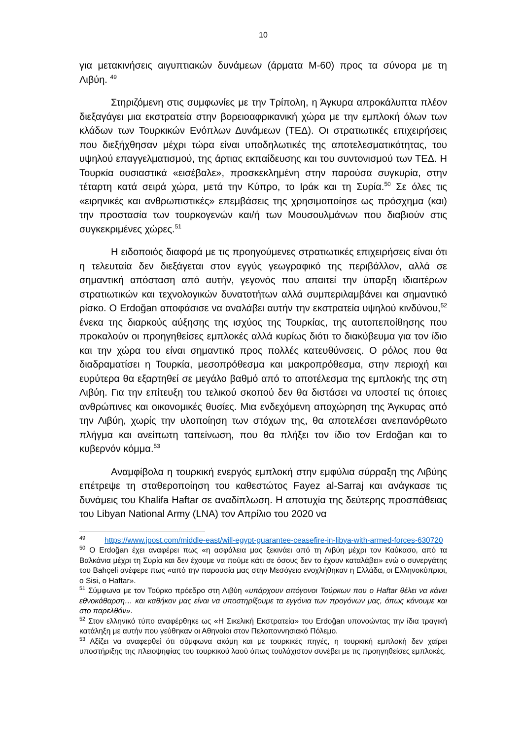10
για μετακινήσεις αιγυπτιακών δυνάμεων (άρματα Μ-60) προς τα σύνορα με τη Λιβύη. <sup>49</sup>
Στηριζόμενη στις συμφωνίες με την Τρίπολη, η Άγκυρα απροκάλυπτα πλέον διεξαγάγει μια εκστρατεία στην βορειοαφρικανική χώρα με την εμπλοκή όλων των κλάδων των Τουρκικών Ενόπλων Δυνάμεων (ΤΕΔ). Οι στρατιωτικές επιχειρήσεις που διεξήχθησαν μέχρι τώρα είναι υποδηλωτικές της αποτελεσματικότητας, του υψηλού επαγγελματισμού, της άρτιας εκπαίδευσης και του συντονισμού των ΤΕΔ. Η Τουρκία ουσιαστικά «εισέβαλε», προσκεκλημένη στην παρούσα συγκυρία, στην τέταρτη κατά σειρά χώρα, μετά την Κύπρο, το Ιράκ και τη Συρία.<sup>50</sup> Σε όλες τις «ειρηνικές και ανθρωπιστικές» επεμβάσεις της χρησιμοποίησε ως πρόσχημα (και) την προστασία των τουρκογενών και/ή των Μουσουλμάνων που διαβιούν στις συγκεκριμένες χώρες.<sup>51</sup>
Η ειδοποιός διαφορά με τις προηγούμενες στρατιωτικές επιχειρήσεις είναι ότι η τελευταία δεν διεξάγεται στον εγγύς γεωγραφικό της περιβάλλον, αλλά σε σημαντική απόσταση από αυτήν, γεγονός που απαιτεί την ύπαρξη ιδιαιτέρων στρατιωτικών και τεχνολογικών δυνατοτήτων αλλά συμπεριλαμβάνει και σημαντικό ρίσκο. Ο Erdoğan αποφάσισε να αναλάβει αυτήν την εκστρατεία υψηλού κινδύνου,<sup>52</sup> ένεκα της διαρκούς αύξησης της ισχύος της Τουρκίας, της αυτοπεποίθησης που προκαλούν οι προηγηθείσες εμπλοκές αλλά κυρίως διότι το διακύβευμα για τον ίδιο και την χώρα του είναι σημαντικό προς πολλές κατευθύνσεις. Ο ρόλος που θα διαδραματίσει η Τουρκία, μεσοπρόθεσμα και μακροπρόθεσμα, στην περιοχή και ευρύτερα θα εξαρτηθεί σε μεγάλο βαθμό από το αποτέλεσμα της εμπλοκής της στη Λιβύη. Για την επίτευξη του τελικού σκοπού δεν θα διστάσει να υποστεί τις όποιες ανθρώπινες και οικονομικές θυσίες. Μια ενδεχόμενη αποχώρηση της Άγκυρας από την Λιβύη, χωρίς την υλοποίηση των στόχων της, θα αποτελέσει ανεπανόρθωτο πλήγμα και ανείπωτη ταπείνωση, που θα πλήξει τον ίδιο τον Erdoğan και το κυβερνόν κόμμα.<sup>53</sup>
Αναμφίβολα η τουρκική ενεργός εμπλοκή στην εμφύλια σύρραξη της Λιβύης επέτρεψε τη σταθεροποίηση του καθεστώτος Fayez al-Sarraj και ανάγκασε τις δυνάμεις του Khalifa Haftar σε αναδίπλωση. Η αποτυχία της δεύτερης προσπάθειας του Libyan National Army (LNA) τον Απρίλιο του 2020 να
<sup>49</sup> https://www.jpost.com/middle-east/will-egypt-guarantee-ceasefire-in-libya-with-armed-forces-630720
<sup>50</sup> Ο Erdoğan έχει αναφέρει πως «η ασφάλεια μας ξεκινάει από τη Λιβύη μέχρι τον Καύκασο, από τα Βαλκάνια μέχρι τη Συρία και δεν έχουμε να πούμε κάτι σε όσους δεν το έχουν καταλάβει» ενώ ο συνεργάτης του Bahçeli ανέφερε πως «από την παρουσία μας στην Μεσόγειο ενοχλήθηκαν η Ελλάδα, οι Ελληνοκύπριοι, ο Sisi, ο Haftar».
<sup>51</sup> Σύμφωνα με τον Τούρκο πρόεδρο στη Λιβύη «υπάρχουν απόγονοι Τούρκων που ο Haftar θέλει να κάνει εθνοκάθαρση… και καθήκον μας είναι να υποστηρίξουμε τα εγγόνια των προγόνων μας, όπως κάνουμε και στο παρελθόν».
<sup>52</sup> Στον ελληνικό τύπο αναφέρθηκε ως «Η Σικελική Εκστρατεία» του Erdoğan υπονοώντας την ίδια τραγική κατάληξη με αυτήν που γεύθηκαν οι Αθηναίοι στον Πελοποννησιακό Πόλεμο.
<sup>53</sup> Αξίζει να αναφερθεί ότι σύμφωνα ακόμη και με τουρκικές πηγές, η τουρκική εμπλοκή δεν χαίρει υποστήριξης της πλειοψηφίας του τουρκικού λαού όπως τουλάχιστον συνέβει με τις προηγηθείσες εμπλοκές.